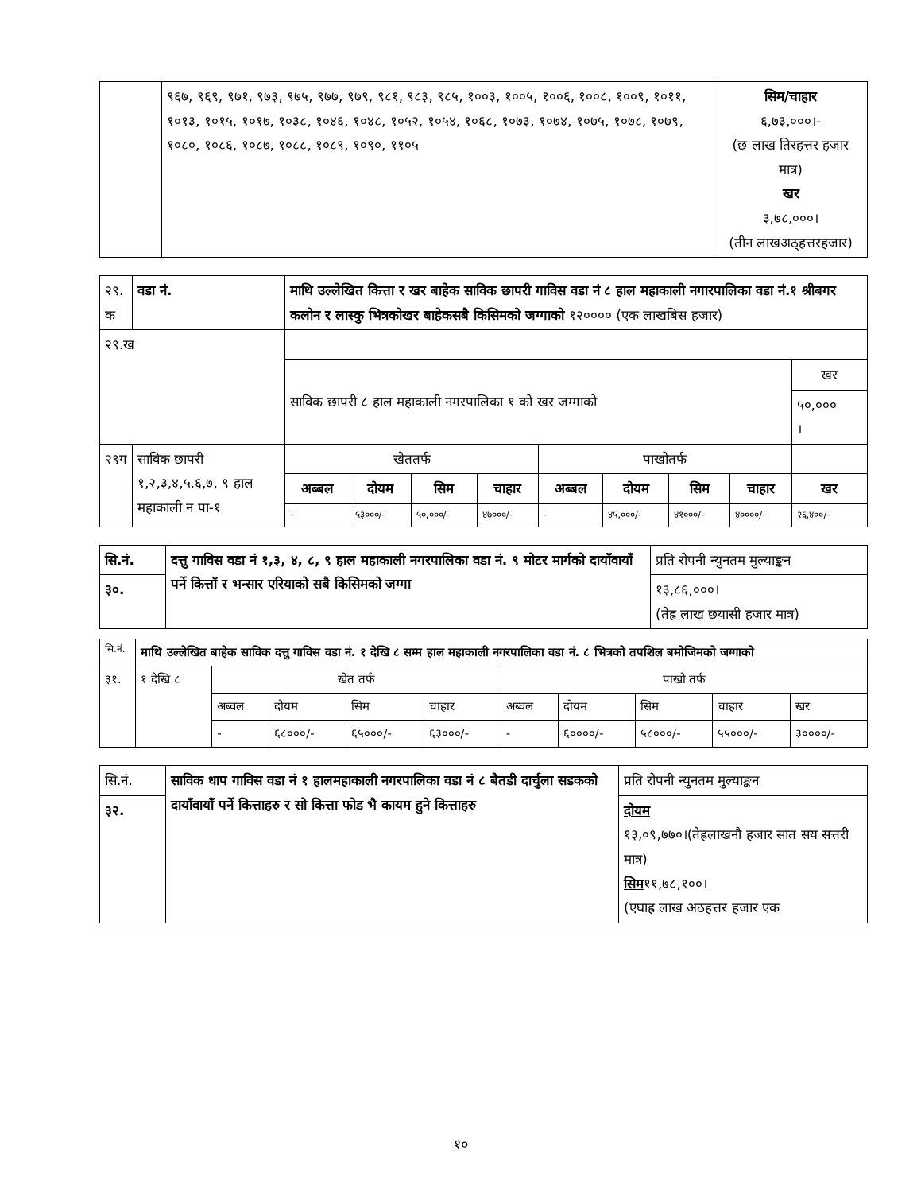| | ९६७, ९६९, ९७१, ९७३, ९७५, ९७७, ९७९, ९८१, ९८३, ९८५, १००३, १००५, १००६, १००८, १००९, १०११, १०१३, १०१५, १०१७, १०३८, १०४६, १०४८, १०५२, १०५४, १०६८, १०७३, १०७४, १०७५, १०७८, १०७९, १०८०, १०८६, १०८७, १०८८, १०८९, १०९०, ११०५ | सिम/चाहार ६,७३,०००।- (छ लाख तिरहत्तर हजार मात्र) खर ३,७८,०००। (तीन लाखअठ्हत्तरहजार) |
| २९. क | वडा नं. | माथि उल्लेखित कित्ता र खर बाहेक साविक छापरी गाविस वडा नं ८ हाल महाकाली नगारपालिका वडा नं.१ श्रीबगर कलोन र लास्कु भित्रकोखर बाहेकसबै किसिमको जग्गाको १२०००० (एक लाखबिस हजार) | | | | | | | | |
| २९.ख | | | | | | | | | | |
| | | साविक छापरी ८ हाल महाकाली नगरपालिका १ को खर जग्गाको | | | | | | | | खर |
| | | | | | | | | | | ५०,००० । |
| २९ग | साविक छापरी १,२,३,४,५,६,७, ९ हाल महाकाली न पा-१ | खेततर्फ | | | | पाखोतर्फ | | | | |
| | | अब्बल | दोयम | सिम | चाहार | अब्बल | दोयम | सिम | चाहार | खर |
| | | - | ५३०००/- | ५०,०००/- | ४७०००/- | - | ४५,०००/- | ४१०००/- | ४००००/- | २६,४००/- |
| सि.नं. | दत्तु गाविस वडा नं १,३, ४, ८, ९ हाल महाकाली नगरपालिका वडा नं. ९ मोटर मार्गको दायाँवायाँ पर्ने कित्ताँ र भन्सार एरियाको सबै किसिमको जग्गा | प्रति रोपनी न्युनतम मुल्याङ्कन |
| ३०. | | १३,८६,०००। (तेह्र लाख छयासी हजार मात्र) |
| सि.नं. | माथि उल्लेखित बाहेक साविक दत्तु गाविस वडा नं. १ देखि ८ सम्म हाल महाकाली नगरपालिका वडा नं. ८ भित्रको तपशिल बमोजिमको जग्गाको | | | | | | | | | |
| ३१. | १ देखि ८ | खेत तर्फ | | | | पाखो तर्फ | | | | |
| | | अब्वल | दोयम | सिम | चाहार | अब्वल | दोयम | सिम | चाहार | खर |
| | | - | ६८०००/- | ६५०००/- | ६३०००/- | - | ६००००/- | ५८०००/- | ५५०००/- | ३००००/- |
| सि.नं. | साविक धाप गाविस वडा नं १ हालमहाकाली नगरपालिका वडा नं ८ बैतडी दार्चुला सडकको दायाँवायाँ पर्ने कित्ताहरु र सो कित्ता फोड भै कायम हुने कित्ताहरु | प्रति रोपनी न्युनतम मुल्याङ्कन |
| ३२. | | दोयम १३,०९,७७०।(तेह्रलाखनौ हजार सात सय सत्तरी मात्र) सिम ११,७८,१००। (एघाह्र लाख अठहत्तर हजार एक |
१०